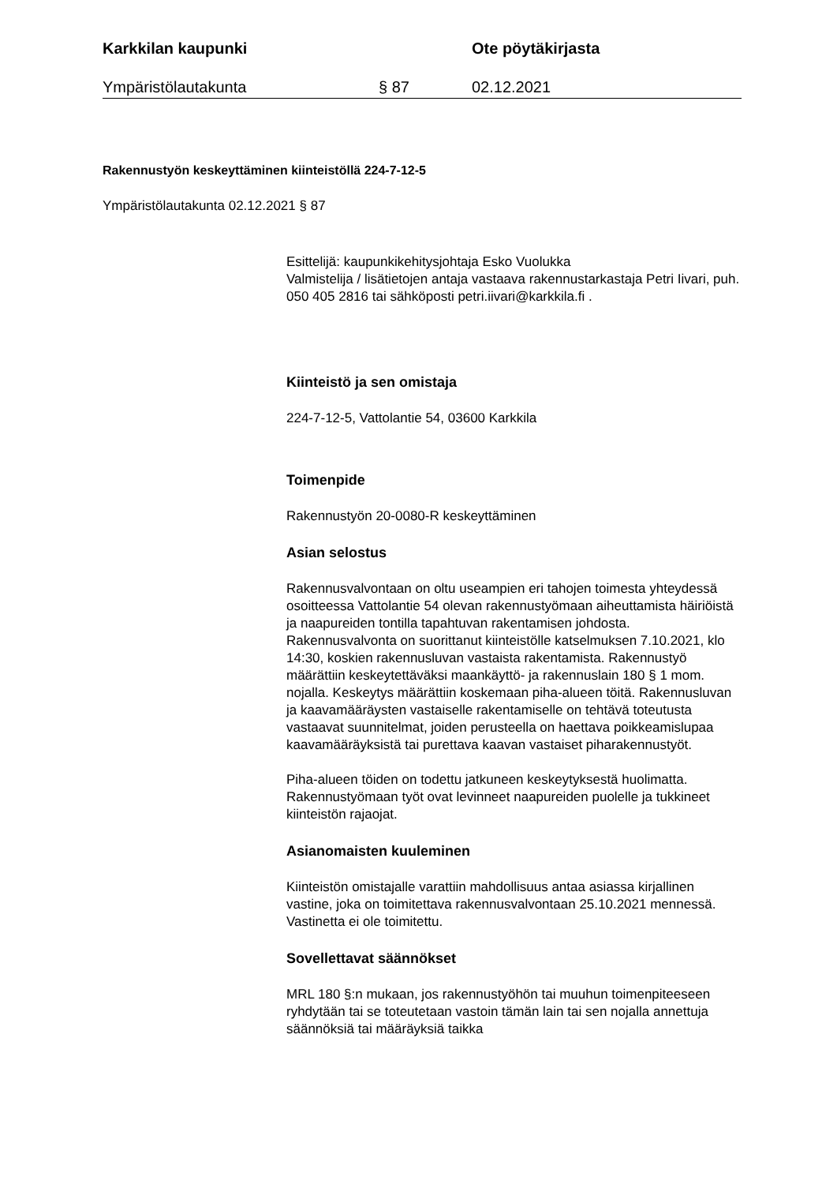Karkkilan kaupunki Ote pöytäkirjasta
Ympäristölautakunta § 87 02.12.2021
Rakennustyön keskeyttäminen kiinteistöllä 224-7-12-5
Ympäristölautakunta 02.12.2021 § 87
Esittelijä: kaupunkikehitysjohtaja Esko Vuolukka
Valmistelija / lisätietojen antaja vastaava rakennustarkastaja Petri Iivari, puh. 050 405 2816 tai sähköposti petri.iivari@karkkila.fi .
Kiinteistö ja sen omistaja
224-7-12-5, Vattolantie 54, 03600 Karkkila
Toimenpide
Rakennustyön 20-0080-R keskeyttäminen
Asian selostus
Rakennusvalvontaan on oltu useampien eri tahojen toimesta yhteydessä osoitteessa Vattolantie 54 olevan rakennustyömaan aiheuttamista häiriöistä ja naapureiden tontilla tapahtuvan rakentamisen johdosta. Rakennusvalvonta on suorittanut kiinteistölle katselmuksen 7.10.2021, klo 14:30, koskien rakennusluvan vastaista rakentamista. Rakennustyö määrättiin keskeytettäväksi maankäyttö- ja rakennuslain 180 § 1 mom. nojalla. Keskeytys määrättiin koskemaan piha-alueen töitä. Rakennusluvan ja kaavamääräysten vastaiselle rakentamiselle on tehtävä toteutusta vastaavat suunnitelmat, joiden perusteella on haettava poikkeamislupaa kaavamääräyksistä tai purettava kaavan vastaiset piharakennustyöt.
Piha-alueen töiden on todettu jatkuneen keskeytyksestä huolimatta. Rakennustyömaan työt ovat levinneet naapureiden puolelle ja tukkineet kiinteistön rajaojat.
Asianomaisten kuuleminen
Kiinteistön omistajalle varattiin mahdollisuus antaa asiassa kirjallinen vastine, joka on toimitettava rakennusvalvontaan 25.10.2021 mennessä. Vastinetta ei ole toimitettu.
Sovellettavat säännökset
MRL 180 §:n mukaan, jos rakennustyöhön tai muuhun toimenpiteeseen ryhdytään tai se toteutetaan vastoin tämän lain tai sen nojalla annettuja säännöksiä tai määräyksiä taikka